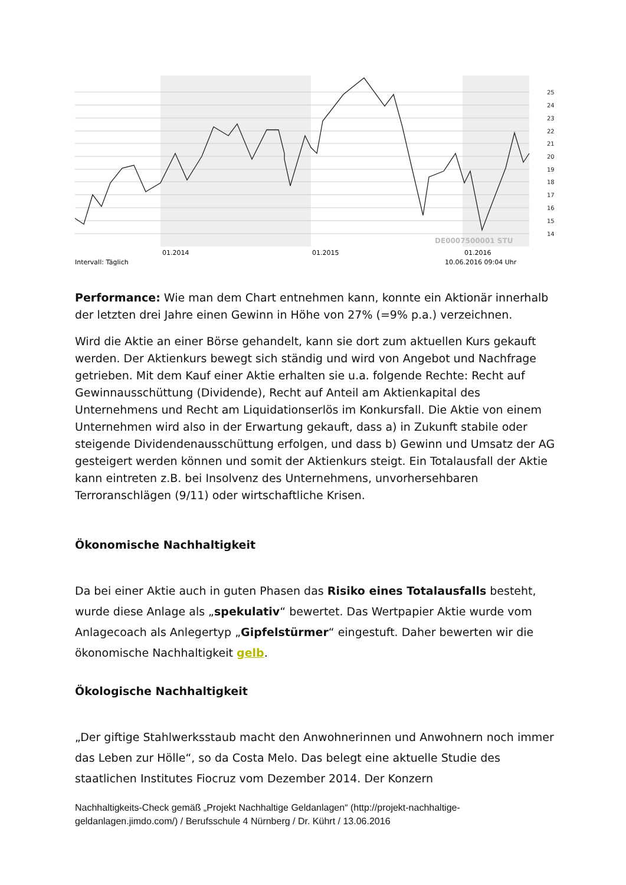25
24
23
22
21
20
19
18
17
16
15
14
DE0007500001 STU
01.2014
01.2015
01.2016
Intervall: Täglich
10.06.2016 09:04 Uhr
Performance: Wie man dem Chart entnehmen kann, konnte ein Aktionär innerhalb der letzten drei Jahre einen Gewinn in Höhe von 27% (=9% p.a.) verzeichnen.
Wird die Aktie an einer Börse gehandelt, kann sie dort zum aktuellen Kurs gekauft werden. Der Aktienkurs bewegt sich ständig und wird von Angebot und Nachfrage getrieben. Mit dem Kauf einer Aktie erhalten sie u.a. folgende Rechte: Recht auf Gewinnausschüttung (Dividende), Recht auf Anteil am Aktienkapital des Unternehmens und Recht am Liquidationserlös im Konkursfall. Die Aktie von einem Unternehmen wird also in der Erwartung gekauft, dass a) in Zukunft stabile oder steigende Dividendenausschüttung erfolgen, und dass b) Gewinn und Umsatz der AG gesteigert werden können und somit der Aktienkurs steigt. Ein Totalausfall der Aktie kann eintreten z.B. bei Insolvenz des Unternehmens, unvorhersehbaren Terroranschlägen (9/11) oder wirtschaftliche Krisen.
Ökonomische Nachhaltigkeit
Da bei einer Aktie auch in guten Phasen das Risiko eines Totalausfalls besteht, wurde diese Anlage als „spekulativ“ bewertet. Das Wertpapier Aktie wurde vom Anlagecoach als Anlegertyp „Gipfelstürmer“ eingestuft. Daher bewerten wir die ökonomische Nachhaltigkeit gelb.
Ökologische Nachhaltigkeit
„Der giftige Stahlwerksstaub macht den Anwohnerinnen und Anwohnern noch immer das Leben zur Hölle“, so da Costa Melo. Das belegt eine aktuelle Studie des staatlichen Institutes Fiocruz vom Dezember 2014. Der Konzern
Nachhaltigkeits-Check gemäß „Projekt Nachhaltige Geldanlagen“ (http://projekt-nachhaltige-geldanlagen.jimdo.com/) / Berufsschule 4 Nürnberg / Dr. Kührt / 13.06.2016